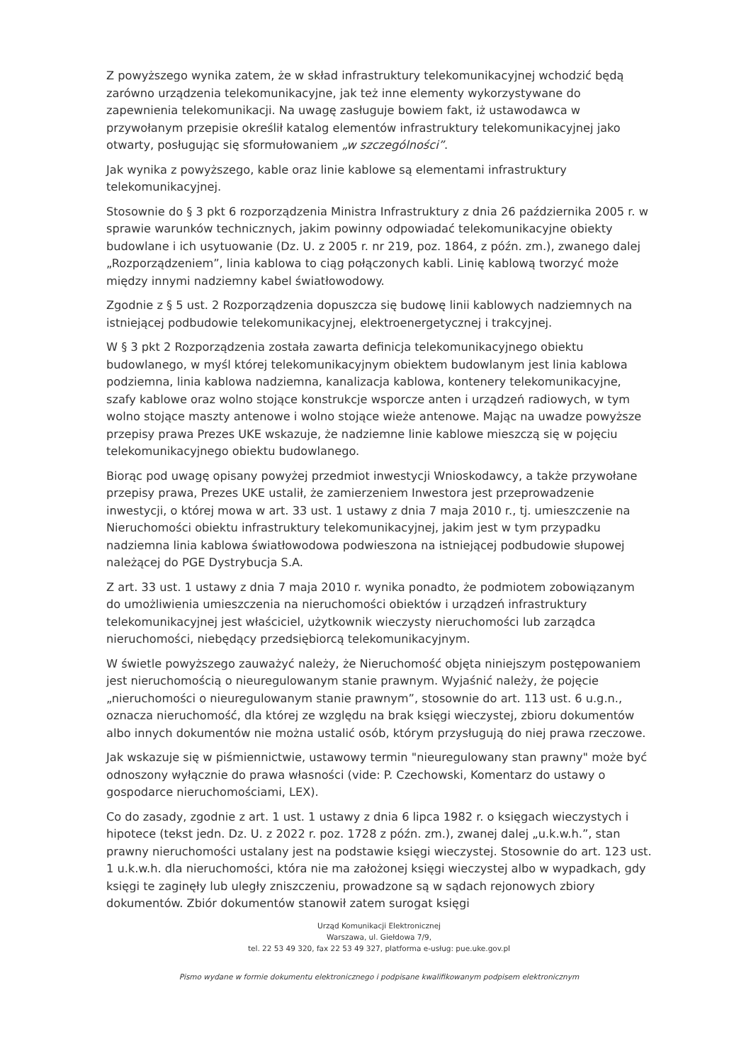Z powyższego wynika zatem, że w skład infrastruktury telekomunikacyjnej wchodzić będą zarówno urządzenia telekomunikacyjne, jak też inne elementy wykorzystywane do zapewnienia telekomunikacji. Na uwagę zasługuje bowiem fakt, iż ustawodawca w przywołanym przepisie określił katalog elementów infrastruktury telekomunikacyjnej jako otwarty, posługując się sformułowaniem „w szczególności”.
Jak wynika z powyższego, kable oraz linie kablowe są elementami infrastruktury telekomunikacyjnej.
Stosownie do § 3 pkt 6 rozporządzenia Ministra Infrastruktury z dnia 26 października 2005 r. w sprawie warunków technicznych, jakim powinny odpowiadać telekomunikacyjne obiekty budowlane i ich usytuowanie (Dz. U. z 2005 r. nr 219, poz. 1864, z późn. zm.), zwanego dalej „Rozporządzeniem”, linia kablowa to ciąg połączonych kabli. Linię kablową tworzyć może między innymi nadziemny kabel światłowodowy.
Zgodnie z § 5 ust. 2 Rozporządzenia dopuszcza się budowę linii kablowych nadziemnych na istniejącej podbudowie telekomunikacyjnej, elektroenergetycznej i trakcyjnej.
W § 3 pkt 2 Rozporządzenia została zawarta definicja telekomunikacyjnego obiektu budowlanego, w myśl której telekomunikacyjnym obiektem budowlanym jest linia kablowa podziemna, linia kablowa nadziemna, kanalizacja kablowa, kontenery telekomunikacyjne, szafy kablowe oraz wolno stojące konstrukcje wsporcze anten i urządzeń radiowych, w tym wolno stojące maszty antenowe i wolno stojące wieże antenowe. Mając na uwadze powyższe przepisy prawa Prezes UKE wskazuje, że nadziemne linie kablowe mieszczą się w pojęciu telekomunikacyjnego obiektu budowlanego.
Biorąc pod uwagę opisany powyżej przedmiot inwestycji Wnioskodawcy, a także przywołane przepisy prawa, Prezes UKE ustalił, że zamierzeniem Inwestora jest przeprowadzenie inwestycji, o której mowa w art. 33 ust. 1 ustawy z dnia 7 maja 2010 r., tj. umieszczenie na Nieruchomości obiektu infrastruktury telekomunikacyjnej, jakim jest w tym przypadku nadziemna linia kablowa światłowodowa podwieszona na istniejącej podbudowie słupowej należącej do PGE Dystrybucja S.A.
Z art. 33 ust. 1 ustawy z dnia 7 maja 2010 r. wynika ponadto, że podmiotem zobowiązanym do umożliwienia umieszczenia na nieruchomości obiektów i urządzeń infrastruktury telekomunikacyjnej jest właściciel, użytkownik wieczysty nieruchomości lub zarządca nieruchomości, niebędący przedsiębiorcą telekomunikacyjnym.
W świetle powyższego zauważyć należy, że Nieruchomość objęta niniejszym postępowaniem jest nieruchomością o nieuregulowanym stanie prawnym. Wyjaśnić należy, że pojęcie „nieruchomości o nieuregulowanym stanie prawnym”, stosownie do art. 113 ust. 6 u.g.n., oznacza nieruchomość, dla której ze względu na brak księgi wieczystej, zbioru dokumentów albo innych dokumentów nie można ustalić osób, którym przysługują do niej prawa rzeczowe.
Jak wskazuje się w piśmiennictwie, ustawowy termin "nieuregulowany stan prawny" może być odnoszony wyłącznie do prawa własności (vide: P. Czechowski, Komentarz do ustawy o gospodarce nieruchomościami, LEX).
Co do zasady, zgodnie z art. 1 ust. 1 ustawy z dnia 6 lipca 1982 r. o księgach wieczystych i hipotece (tekst jedn. Dz. U. z 2022 r. poz. 1728 z późn. zm.), zwanej dalej „u.k.w.h.”, stan prawny nieruchomości ustalany jest na podstawie księgi wieczystej. Stosownie do art. 123 ust. 1 u.k.w.h. dla nieruchomości, która nie ma założonej księgi wieczystej albo w wypadkach, gdy księgi te zaginęły lub uległy zniszczeniu, prowadzone są w sądach rejonowych zbiory dokumentów. Zbiór dokumentów stanowił zatem surogat księgi
Urząd Komunikacji Elektronicznej
Warszawa, ul. Giełdowa 7/9,
tel. 22 53 49 320, fax 22 53 49 327, platforma e-usług: pue.uke.gov.pl
Pismo wydane w formie dokumentu elektronicznego i podpisane kwalifikowanym podpisem elektronicznym